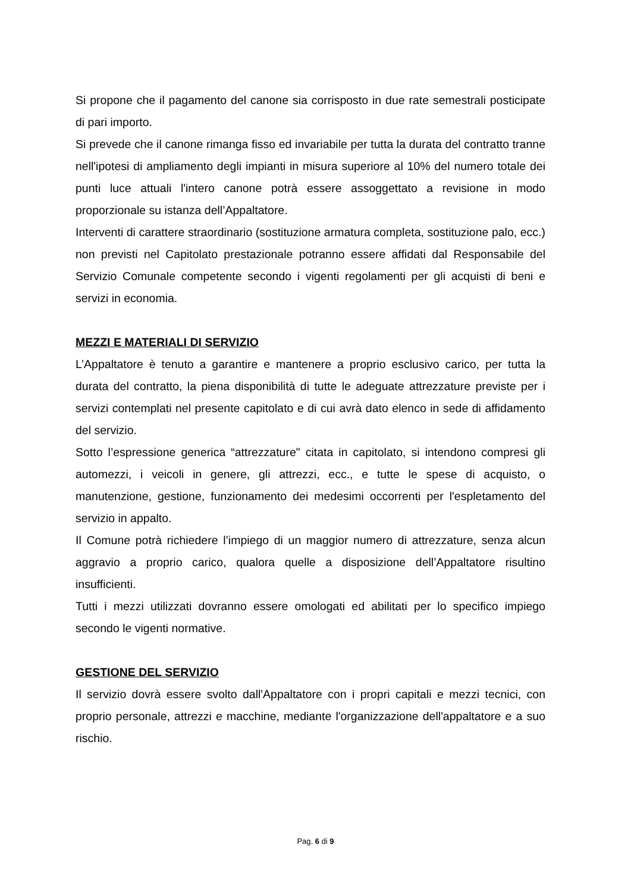Si propone che il pagamento del canone sia corrisposto in due rate semestrali posticipate di pari importo.
Si prevede che il canone rimanga fisso ed invariabile per tutta la durata del contratto tranne nell'ipotesi di ampliamento degli impianti in misura superiore al 10% del numero totale dei punti luce attuali l'intero canone potrà essere assoggettato a revisione in modo proporzionale su istanza dell’Appaltatore.
Interventi di carattere straordinario (sostituzione armatura completa, sostituzione palo, ecc.) non previsti nel Capitolato prestazionale potranno essere affidati dal Responsabile del Servizio Comunale competente secondo i vigenti regolamenti per gli acquisti di beni e servizi in economia.
MEZZI E MATERIALI DI SERVIZIO
L’Appaltatore è tenuto a garantire e mantenere a proprio esclusivo carico, per tutta la durata del contratto, la piena disponibilità di tutte le adeguate attrezzature previste per i servizi contemplati nel presente capitolato e di cui avrà dato elenco in sede di affidamento del servizio.
Sotto l’espressione generica “attrezzature" citata in capitolato, si intendono compresi gli automezzi, i veicoli in genere, gli attrezzi, ecc., e tutte le spese di acquisto, o manutenzione, gestione, funzionamento dei medesimi occorrenti per l'espletamento del servizio in appalto.
Il Comune potrà richiedere l’impiego di un maggior numero di attrezzature, senza alcun aggravio a proprio carico, qualora quelle a disposizione dell’Appaltatore risultino insufficienti.
Tutti i mezzi utilizzati dovranno essere omologati ed abilitati per lo specifico impiego secondo le vigenti normative.
GESTIONE DEL SERVIZIO
Il servizio dovrà essere svolto dall'Appaltatore con i propri capitali e mezzi tecnici, con proprio personale, attrezzi e macchine, mediante l'organizzazione dell'appaltatore e a suo rischio.
Pag. 6 di 9